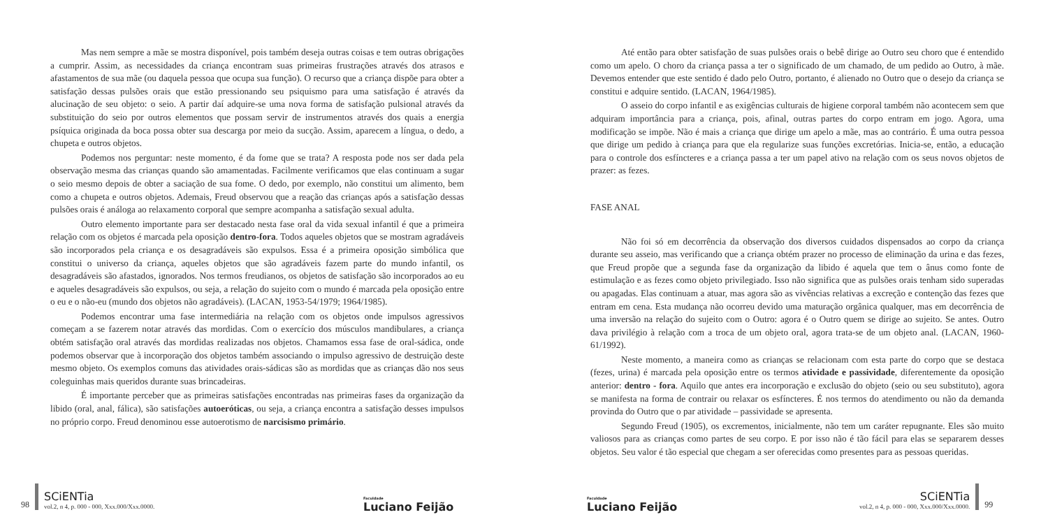Mas nem sempre a mãe se mostra disponível, pois também deseja outras coisas e tem outras obrigações a cumprir. Assim, as necessidades da criança encontram suas primeiras frustrações através dos atrasos e afastamentos de sua mãe (ou daquela pessoa que ocupa sua função). O recurso que a criança dispõe para obter a satisfação dessas pulsões orais que estão pressionando seu psiquismo para uma satisfação é através da alucinação de seu objeto: o seio. A partir daí adquire-se uma nova forma de satisfação pulsional através da substituição do seio por outros elementos que possam servir de instrumentos através dos quais a energia psíquica originada da boca possa obter sua descarga por meio da sucção. Assim, aparecem a língua, o dedo, a chupeta e outros objetos.
Podemos nos perguntar: neste momento, é da fome que se trata? A resposta pode nos ser dada pela observação mesma das crianças quando são amamentadas. Facilmente verificamos que elas continuam a sugar o seio mesmo depois de obter a saciação de sua fome. O dedo, por exemplo, não constitui um alimento, bem como a chupeta e outros objetos. Ademais, Freud observou que a reação das crianças após a satisfação dessas pulsões orais é análoga ao relaxamento corporal que sempre acompanha a satisfação sexual adulta.
Outro elemento importante para ser destacado nesta fase oral da vida sexual infantil é que a primeira relação com os objetos é marcada pela oposição dentro-fora. Todos aqueles objetos que se mostram agradáveis são incorporados pela criança e os desagradáveis são expulsos. Essa é a primeira oposição simbólica que constitui o universo da criança, aqueles objetos que são agradáveis fazem parte do mundo infantil, os desagradáveis são afastados, ignorados. Nos termos freudianos, os objetos de satisfação são incorporados ao eu e aqueles desagradáveis são expulsos, ou seja, a relação do sujeito com o mundo é marcada pela oposição entre o eu e o não-eu (mundo dos objetos não agradáveis). (LACAN, 1953-54/1979; 1964/1985).
Podemos encontrar uma fase intermediária na relação com os objetos onde impulsos agressivos começam a se fazerem notar através das mordidas. Com o exercício dos músculos mandibulares, a criança obtém satisfação oral através das mordidas realizadas nos objetos. Chamamos essa fase de oral-sádica, onde podemos observar que à incorporação dos objetos também associando o impulso agressivo de destruição deste mesmo objeto. Os exemplos comuns das atividades orais-sádicas são as mordidas que as crianças dão nos seus coleguinhas mais queridos durante suas brincadeiras.
É importante perceber que as primeiras satisfações encontradas nas primeiras fases da organização da libido (oral, anal, fálica), são satisfações autoeróticas, ou seja, a criança encontra a satisfação desses impulsos no próprio corpo. Freud denominou esse autoerotismo de narcisismo primário.
98 SCiENTia
vol.2, n 4, p. 000 - 000, Xxx.000/Xxx.0000.
Faculdade
Luciano Feijão
Até então para obter satisfação de suas pulsões orais o bebê dirige ao Outro seu choro que é entendido como um apelo. O choro da criança passa a ter o significado de um chamado, de um pedido ao Outro, à mãe. Devemos entender que este sentido é dado pelo Outro, portanto, é alienado no Outro que o desejo da criança se constitui e adquire sentido. (LACAN, 1964/1985).
O asseio do corpo infantil e as exigências culturais de higiene corporal também não acontecem sem que adquiram importância para a criança, pois, afinal, outras partes do corpo entram em jogo. Agora, uma modificação se impõe. Não é mais a criança que dirige um apelo a mãe, mas ao contrário. É uma outra pessoa que dirige um pedido à criança para que ela regularize suas funções excretórias. Inicia-se, então, a educação para o controle dos esfíncteres e a criança passa a ter um papel ativo na relação com os seus novos objetos de prazer: as fezes.
FASE ANAL
Não foi só em decorrência da observação dos diversos cuidados dispensados ao corpo da criança durante seu asseio, mas verificando que a criança obtém prazer no processo de eliminação da urina e das fezes, que Freud propõe que a segunda fase da organização da libido é aquela que tem o ânus como fonte de estimulação e as fezes como objeto privilegiado. Isso não significa que as pulsões orais tenham sido superadas ou apagadas. Elas continuam a atuar, mas agora são as vivências relativas a excreção e contenção das fezes que entram em cena. Esta mudança não ocorreu devido uma maturação orgânica qualquer, mas em decorrência de uma inversão na relação do sujeito com o Outro: agora é o Outro quem se dirige ao sujeito. Se antes. Outro dava privilégio à relação com a troca de um objeto oral, agora trata-se de um objeto anal. (LACAN, 1960-61/1992).
Neste momento, a maneira como as crianças se relacionam com esta parte do corpo que se destaca (fezes, urina) é marcada pela oposição entre os termos atividade e passividade, diferentemente da oposição anterior: dentro - fora. Aquilo que antes era incorporação e exclusão do objeto (seio ou seu substituto), agora se manifesta na forma de contrair ou relaxar os esfíncteres. É nos termos do atendimento ou não da demanda provinda do Outro que o par atividade – passividade se apresenta.
Segundo Freud (1905), os excrementos, inicialmente, não tem um caráter repugnante. Eles são muito valiosos para as crianças como partes de seu corpo. E por isso não é tão fácil para elas se separarem desses objetos. Seu valor é tão especial que chegam a ser oferecidas como presentes para as pessoas queridas.
Faculdade
Luciano Feijão
SCiENTia
vol.2, n 4, p. 000 - 000, Xxx.000/Xxx.0000. 99